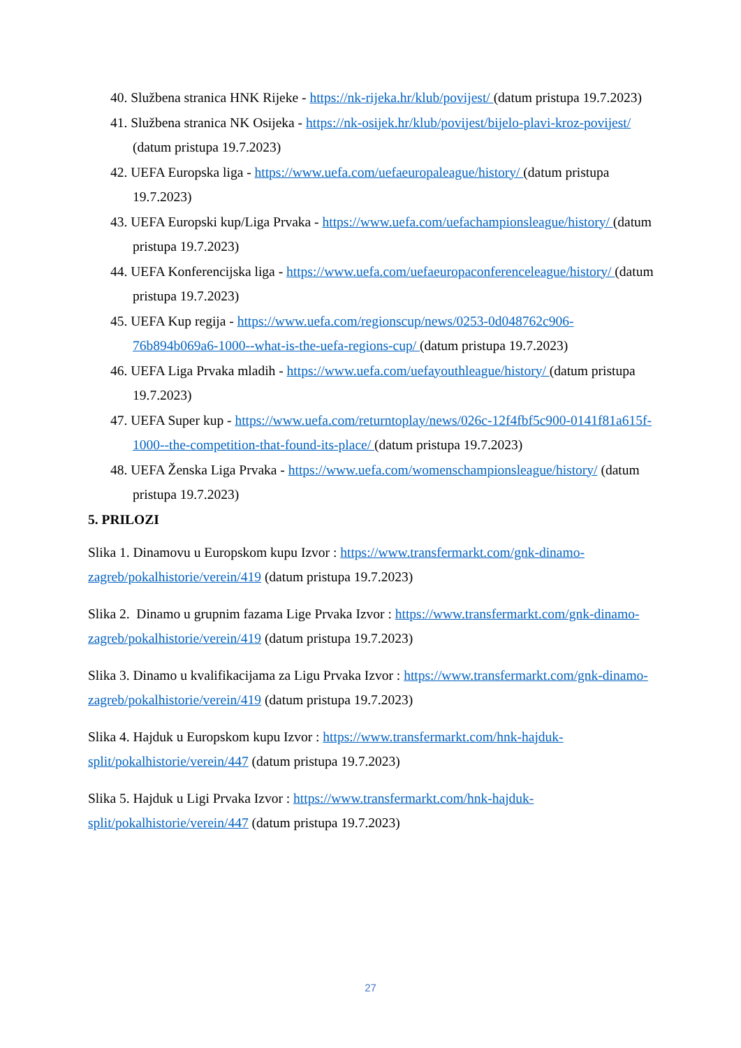40. Službena stranica HNK Rijeke - https://nk-rijeka.hr/klub/povijest/ (datum pristupa 19.7.2023)
41. Službena stranica NK Osijeka - https://nk-osijek.hr/klub/povijest/bijelo-plavi-kroz-povijest/ (datum pristupa 19.7.2023)
42. UEFA Europska liga - https://www.uefa.com/uefaeuropaleague/history/ (datum pristupa 19.7.2023)
43. UEFA Europski kup/Liga Prvaka - https://www.uefa.com/uefachampionsleague/history/ (datum pristupa 19.7.2023)
44. UEFA Konferencijska liga - https://www.uefa.com/uefaeuropaconferenceleague/history/ (datum pristupa 19.7.2023)
45. UEFA Kup regija - https://www.uefa.com/regionscup/news/0253-0d048762c906-76b894b069a6-1000--what-is-the-uefa-regions-cup/ (datum pristupa 19.7.2023)
46. UEFA Liga Prvaka mladih - https://www.uefa.com/uefayouthleague/history/ (datum pristupa 19.7.2023)
47. UEFA Super kup - https://www.uefa.com/returntoplay/news/026c-12f4fbf5c900-0141f81a615f-1000--the-competition-that-found-its-place/ (datum pristupa 19.7.2023)
48. UEFA Ženska Liga Prvaka - https://www.uefa.com/womenschampionsleague/history/ (datum pristupa 19.7.2023)
5. PRILOZI
Slika 1. Dinamovu u Europskom kupu Izvor : https://www.transfermarkt.com/gnk-dinamo-zagreb/pokalhistorie/verein/419 (datum pristupa 19.7.2023)
Slika 2. Dinamo u grupnim fazama Lige Prvaka Izvor : https://www.transfermarkt.com/gnk-dinamo-zagreb/pokalhistorie/verein/419 (datum pristupa 19.7.2023)
Slika 3. Dinamo u kvalifikacijama za Ligu Prvaka Izvor : https://www.transfermarkt.com/gnk-dinamo-zagreb/pokalhistorie/verein/419 (datum pristupa 19.7.2023)
Slika 4. Hajduk u Europskom kupu Izvor : https://www.transfermarkt.com/hnk-hajduk-split/pokalhistorie/verein/447 (datum pristupa 19.7.2023)
Slika 5. Hajduk u Ligi Prvaka Izvor : https://www.transfermarkt.com/hnk-hajduk-split/pokalhistorie/verein/447 (datum pristupa 19.7.2023)
27